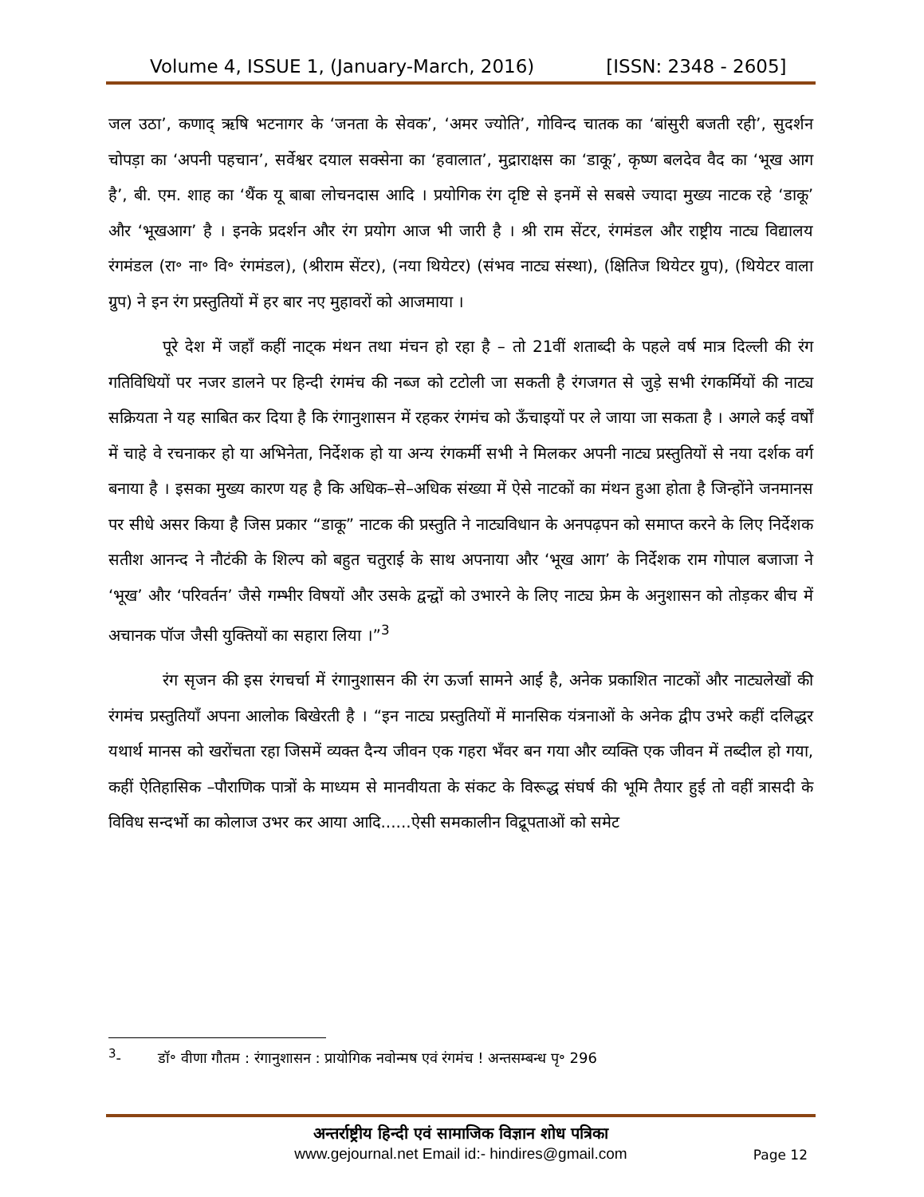Volume 4, ISSUE 1, (January-March, 2016) [ISSN: 2348 - 2605]
जल उठा’, कणाद् ऋषि भटनागर के ‘जनता के सेवक’, ‘अमर ज्योति’, गोविन्द चातक का ‘बांसुरी बजती रही’, सुदर्शन चोपड़ा का ‘अपनी पहचान’, सर्वेश्वर दयाल सक्सेना का ‘हवालात’, मुद्राराक्षस का ‘डाकू’, कृष्ण बलदेव वैद का ‘भूख आग है’, बी. एम. शाह का ‘थैंक यू बाबा लोचनदास आदि । प्रयोगिक रंग दृष्टि से इनमें से सबसे ज्यादा मुख्य नाटक रहे ‘डाकू’ और ‘भूखआग’ है । इनके प्रदर्शन और रंग प्रयोग आज भी जारी है । श्री राम सेंटर, रंगमंडल और राष्ट्रीय नाट्य विद्यालय रंगमंडल (रा॰ ना॰ वि॰ रंगमंडल), (श्रीराम सेंटर), (नया थियेटर) (संभव नाट्य संस्था), (क्षितिज थियेटर ग्रुप), (थियेटर वाला ग्रुप) ने इन रंग प्रस्तुतियों में हर बार नए मुहावरों को आजमाया ।
पूरे देश में जहाँ कहीं नाट्क मंथन तथा मंचन हो रहा है – तो 21वीं शताब्दी के पहले वर्ष मात्र दिल्ली की रंग गतिविधियों पर नजर डालने पर हिन्दी रंगमंच की नब्ज को टटोली जा सकती है रंगजगत से जुड़े सभी रंगकर्मियों की नाट्य सक्रियता ने यह साबित कर दिया है कि रंगानुशासन में रहकर रंगमंच को ऊँचाइयों पर ले जाया जा सकता है । अगले कई वर्षों में चाहे वे रचनाकर हो या अभिनेता, निर्देशक हो या अन्य रंगकर्मी सभी ने मिलकर अपनी नाट्य प्रस्तुतियों से नया दर्शक वर्ग बनाया है । इसका मुख्य कारण यह है कि अधिक–से–अधिक संख्या में ऐसे नाटकों का मंथन हुआ होता है जिन्होंने जनमानस पर सीधे असर किया है जिस प्रकार “डाकू” नाटक की प्रस्तुति ने नाट्यविधान के अनपढ़पन को समाप्त करने के लिए निर्देशक सतीश आनन्द ने नौटंकी के शिल्प को बहुत चतुराई के साथ अपनाया और ‘भूख आग’ के निर्देशक राम गोपाल बजाजा ने ‘भूख’ और ‘परिवर्तन’ जैसे गम्भीर विषयों और उसके द्वन्द्वों को उभारने के लिए नाट्य फ्रेम के अनुशासन को तोड़कर बीच में अचानक पॉज जैसी युक्तियों का सहारा लिया ।”<sup>3</sup>
रंग सृजन की इस रंगचर्चा में रंगानुशासन की रंग ऊर्जा सामने आई है, अनेक प्रकाशित नाटकों और नाट्यलेखों की रंगमंच प्रस्तुतियाँ अपना आलोक बिखेरती है । “इन नाट्य प्रस्तुतियों में मानसिक यंत्रनाओं के अनेक द्वीप उभरे कहीं दलिद्धर यथार्थ मानस को खरोंचता रहा जिसमें व्यक्त दैन्य जीवन एक गहरा भँवर बन गया और व्यक्ति एक जीवन में तब्दील हो गया, कहीं ऐतिहासिक –पौराणिक पात्रों के माध्यम से मानवीयता के संकट के विरूद्ध संघर्ष की भूमि तैयार हुई तो वहीं त्रासदी के विविध सन्दर्भो का कोलाज उभर कर आया आदि......ऐसी समकालीन विद्रूपताओं को समेट
<sup>3</sup>- डॉ॰ वीणा गौतम : रंगानुशासन : प्रायोगिक नवोन्मष एवं रंगमंच ! अन्तसम्बन्ध पृ॰ 296
अन्तर्राष्ट्रीय हिन्दी एवं सामाजिक विज्ञान शोध पत्रिका
www.gejournal.net Email id:- hindires@gmail.com
Page 12